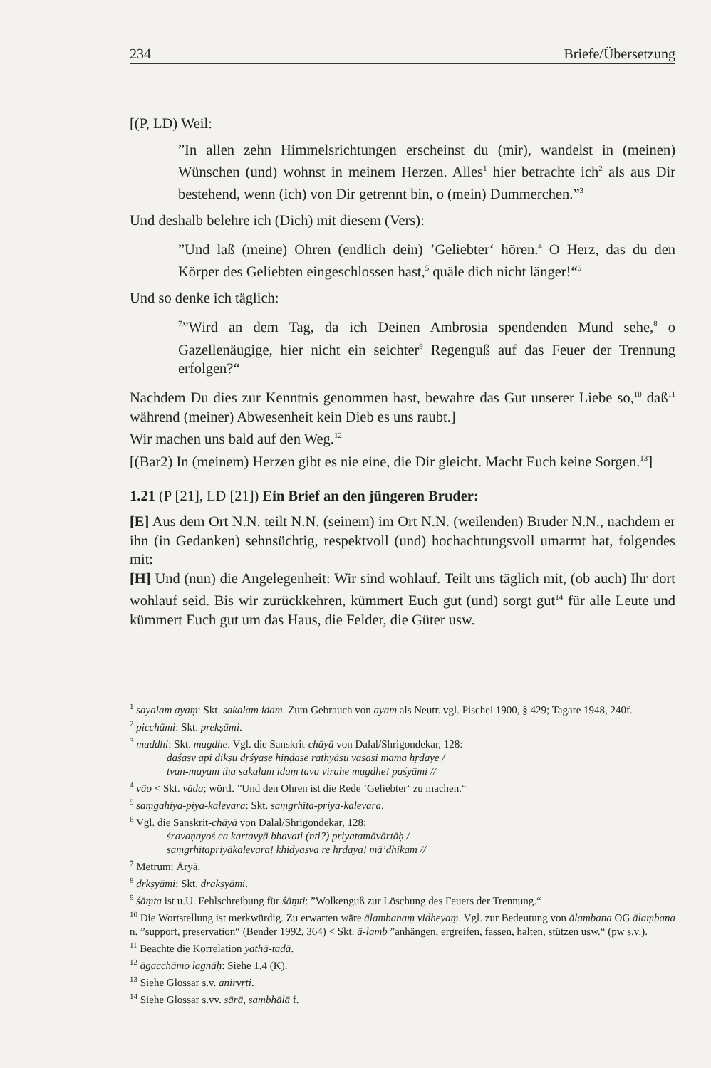234 Briefe/Übersetzung
[(P, LD) Weil:
”In allen zehn Himmelsrichtungen erscheinst du (mir), wandelst in (meinen) Wünschen (und) wohnst in meinem Herzen. Alles<sup>1</sup> hier betrachte ich<sup>2</sup> als aus Dir bestehend, wenn (ich) von Dir getrennt bin, o (mein) Dummerchen.”<sup>3</sup>
Und deshalb belehre ich (Dich) mit diesem (Vers):
”Und laß (meine) Ohren (endlich dein) ’Geliebter‘ hören.<sup>4</sup> O Herz, das du den Körper des Geliebten eingeschlossen hast,<sup>5</sup> quäle dich nicht länger!“<sup>6</sup>
Und so denke ich täglich:
<sup>7</sup>”Wird an dem Tag, da ich Deinen Ambrosia spendenden Mund sehe,<sup>8</sup> o Gazellenäugige, hier nicht ein seichter<sup>9</sup> Regenguß auf das Feuer der Trennung erfolgen?“
Nachdem Du dies zur Kenntnis genommen hast, bewahre das Gut unserer Liebe so,<sup>10</sup> daß<sup>11</sup> während (meiner) Abwesenheit kein Dieb es uns raubt.]
Wir machen uns bald auf den Weg.<sup>12</sup>
[(Bar2) In (meinem) Herzen gibt es nie eine, die Dir gleicht. Macht Euch keine Sorgen.<sup>13</sup>]
1.21 (P [21], LD [21]) Ein Brief an den jüngeren Bruder:
[E] Aus dem Ort N.N. teilt N.N. (seinem) im Ort N.N. (weilenden) Bruder N.N., nachdem er ihn (in Gedanken) sehnsüchtig, respektvoll (und) hochachtungsvoll umarmt hat, folgendes mit:
[H] Und (nun) die Angelegenheit: Wir sind wohlauf. Teilt uns täglich mit, (ob auch) Ihr dort wohlauf seid. Bis wir zurückkehren, kümmert Euch gut (und) sorgt gut<sup>14</sup> für alle Leute und kümmert Euch gut um das Haus, die Felder, die Güter usw.
<sup>1</sup> sayalam ayaṃ: Skt. sakalam idam. Zum Gebrauch von ayam als Neutr. vgl. Pischel 1900, § 429; Tagare 1948, 240f.
<sup>2</sup> picchāmi: Skt. prekṣāmi.
<sup>3</sup> muddhi: Skt. mugdhe. Vgl. die Sanskrit-chāyā von Dalal/Shrigondekar, 128:
daśasv api dikṣu dṛśyase hiṇḍase rathyāsu vasasi mama hṛdaye /
tvan-mayam iha sakalam idaṃ tava virahe mugdhe! paśyāmi //
<sup>4</sup> vāo < Skt. vāda; wörtl. ”Und den Ohren ist die Rede ’Geliebter‘ zu machen.“
<sup>5</sup> saṃgahiya-piya-kalevara: Skt. saṃgṛhīta-priya-kalevara.
<sup>6</sup> Vgl. die Sanskrit-chāyā von Dalal/Shrigondekar, 128:
śravaṇayoś ca kartavyā bhavati (nti?) priyatamāvārtāḥ /
saṃgṛhītapriyākalevara! khidyasva re hṛdaya! mā’dhikam //
<sup>7</sup> Metrum: Āryā.
<sup>8</sup> dṛkṣyāmi: Skt. drakṣyāmi.
<sup>9</sup> śāṃta ist u.U. Fehlschreibung für śāṃti: ”Wolkenguß zur Löschung des Feuers der Trennung.“
<sup>10</sup> Die Wortstellung ist merkwürdig. Zu erwarten wäre ālambanaṃ vidheyaṃ. Vgl. zur Bedeutung von ālaṃbana OG ālaṃbana n. ”support, preservation“ (Bender 1992, 364) < Skt. ā-lamb ”anhängen, ergreifen, fassen, halten, stützen usw.“ (pw s.v.).
<sup>11</sup> Beachte die Korrelation yathā-tadā.
<sup>12</sup> āgacchāmo lagnāḥ: Siehe 1.4 (K).
<sup>13</sup> Siehe Glossar s.v. anirvṛti.
<sup>14</sup> Siehe Glossar s.vv. sārā, saṃbhālā f.